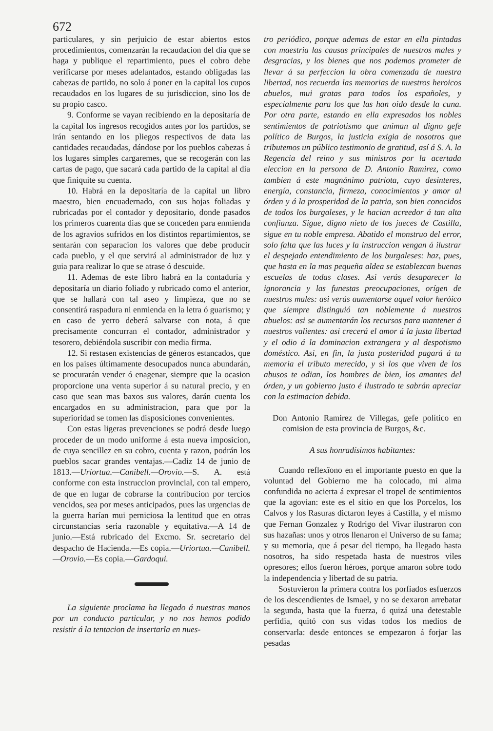672
particulares, y sin perjuicio de estar abiertos estos procedimientos, comenzarán la recaudacion del dia que se haga y publique el repartimiento, pues el cobro debe verificarse por meses adelantados, estando obligadas las cabezas de partido, no solo á poner en la capital los cupos recaudados en los lugares de su jurisdiccion, sino los de su propio casco.
9. Conforme se vayan recibiendo en la depositaría de la capital los ingresos recogidos antes por los partidos, se irán sentando en los pliegos respectivos de data las cantidades recaudadas, dándose por los pueblos cabezas á los lugares simples cargaremes, que se recogerán con las cartas de pago, que sacará cada partido de la capital al dia que finiquite su cuenta.
10. Habrá en la depositaría de la capital un libro maestro, bien encuadernado, con sus hojas foliadas y rubricadas por el contador y depositario, donde pasados los primeros cuarenta dias que se conceden para enmienda de los agravios sufridos en los distintos repartimientos, se sentarán con separacion los valores que debe producir cada pueblo, y el que servirá al administrador de luz y guia para realizar lo que se atrase ó descuide.
11. Ademas de este libro habrá en la contaduría y depositaría un diario foliado y rubricado como el anterior, que se hallará con tal aseo y limpieza, que no se consentirá raspadura ni enmienda en la letra ó guarismo; y en caso de yerro deberá salvarse con nota, á que precisamente concurran el contador, administrador y tesorero, debiéndola suscribir con media firma.
12. Si restasen existencias de géneros estancados, que en los paises últimamente desocupados nunca abundarán, se procurarán vender ó enagenar, siempre que la ocasion proporcione una venta superior á su natural precio, y en caso que sean mas baxos sus valores, darán cuenta los encargados en su administracion, para que por la superioridad se tomen las disposiciones convenientes.
Con estas ligeras prevenciones se podrá desde luego proceder de un modo uniforme á esta nueva imposicion, de cuya sencillez en su cobro, cuenta y razon, podrán los pueblos sacar grandes ventajas.—Cadiz 14 de junio de 1813.—Uriortua.—Canibell.—Orovio.—S. A. está conforme con esta instruccion provincial, con tal empero, de que en lugar de cobrarse la contribucion por tercios vencidos, sea por meses anticipados, pues las urgencias de la guerra harían mui perniciosa la lentitud que en otras circunstancias seria razonable y equitativa.—A 14 de junio.—Está rubricado del Excmo. Sr. secretario del despacho de Hacienda.—Es copia.—Uriortua.—Canibell.—Orovio.—Es copia.—Gardoqui.
La siguiente proclama ha llegado á nuestras manos por un conducto particular, y no nos hemos podido resistir á la tentacion de insertarla en nues-
tro periódico, porque ademas de estar en ella pintadas con maestria las causas principales de nuestros males y desgracias, y los bienes que nos podemos prometer de llevar á su perfeccion la obra comenzada de nuestra libertad, nos recuerda las memorias de nuestros heroicos abuelos, mui gratas para todos los españoles, y especialmente para los que las han oido desde la cuna. Por otra parte, estando en ella expresados los nobles sentimientos de patriotismo que animan al digno gefe político de Burgos, la justicia exigia de nosotros que tributemos un público testimonio de gratitud, así á S. A. la Regencia del reino y sus ministros por la acertada eleccion en la persona de D. Antonio Ramirez, como tambien á este magnánimo patriota, cuyo desinteres, energía, constancia, firmeza, conocimientos y amor al órden y á la prosperidad de la patria, son bien conocidos de todos los burgaleses, y le hacian acreedor á tan alta confianza. Sigue, digno nieto de los jueces de Castilla, sigue en tu noble empresa. Abatido el monstruo del error, solo falta que las luces y la instruccion vengan á ilustrar el despejado entendimiento de los burgaleses: haz, pues, que hasta en la mas pequeña aldea se establezcan buenas escuelas de todas clases. Asi verás desaparecer la ignorancia y las funestas preocupaciones, orígen de nuestros males: asi verás aumentarse aquel valor heróico que siempre distinguió tan noblemente á nuestros abuelos: asi se aumentarán los recursos para mantener á nuestros valientes: asi crecerá el amor á la justa libertad y el odio á la dominacion extrangera y al despotismo doméstico. Asi, en fin, la justa posteridad pagará á tu memoria el tributo merecido, y si los que viven de los abusos te odian, los hombres de bien, los amantes del órden, y un gobierno justo é ilustrado te sabrán apreciar con la estimacion debida.
Don Antonio Ramirez de Villegas, gefe político en comision de esta provincia de Burgos, &c.
A sus honradísimos habitantes:
Cuando reflexîono en el importante puesto en que la voluntad del Gobierno me ha colocado, mi alma confundida no acierta á expresar el tropel de sentimientos que la agovian: este es el sitio en que los Porcelos, los Calvos y los Rasuras dictaron leyes á Castilla, y el mismo que Fernan Gonzalez y Rodrigo del Vivar ilustraron con sus hazañas: unos y otros llenaron el Universo de su fama; y su memoria, que á pesar del tiempo, ha llegado hasta nosotros, ha sido respetada hasta de nuestros viles opresores; ellos fueron héroes, porque amaron sobre todo la independencia y libertad de su patria.
Sostuvieron la primera contra los porfiados esfuerzos de los descendientes de Ismael, y no se dexaron arrebatar la segunda, hasta que la fuerza, ó quizá una detestable perfidia, quitó con sus vidas todos los medios de conservarla: desde entonces se empezaron á forjar las pesadas